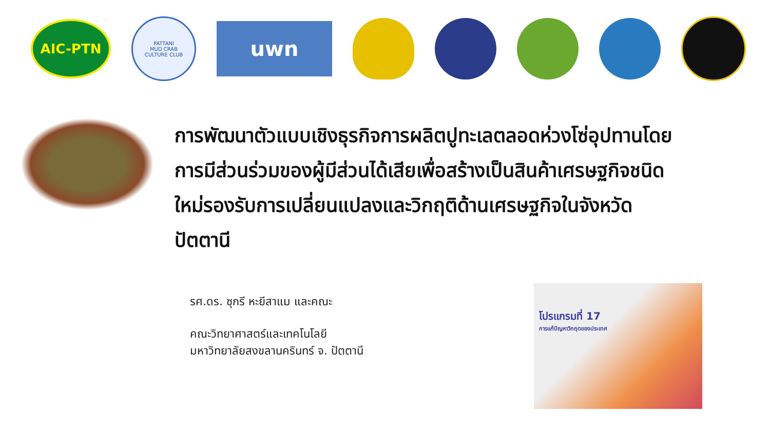AIC-PTN
PATTANI
MUD CRAB
CULTURE CLUB
uwn
การพัฒนาตัวแบบเชิงธุรกิจการผลิตปูทะเลตลอดห่วงโซ่อุปทานโดยการมีส่วนร่วมของผู้มีส่วนได้เสียเพื่อสร้างเป็นสินค้าเศรษฐกิจชนิดใหม่รองรับการเปลี่ยนแปลงและวิกฤติด้านเศรษฐกิจในจังหวัดปัตตานี
รศ.ดร. ซุกรี หะยีสาแม และคณะ
คณะวิทยาศาสตร์และเทคโนโลยี
มหาวิทยาลัยสงขลานครินทร์ จ. ปัตตานี
โปรแกรมที่ 17
การแก้ปัญหาวิกฤตของประเทศ